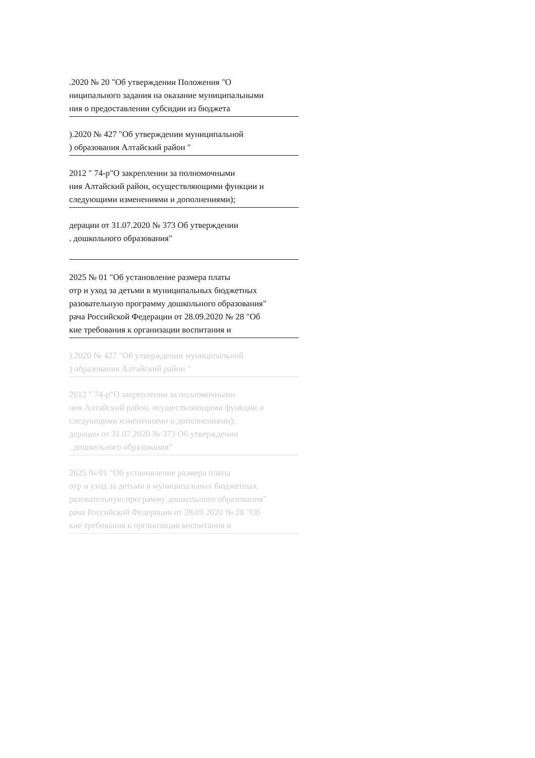.2020 № 20 "Об утверждении Положения "О
ниципального задания на оказание муниципальными
ния о предоставлении субсидии из бюджета
).2020 № 427 "Об утверждении муниципальной
) образования Алтайский район "
2012 " 74-р"О закреплении за полномочными
ния Алтайский район, осуществляющими функции и
следующими изменениями и дополнениями);
дерации от 31.07.2020 № 373 Об утверждении
. дошкольного образования"
2025 № 01 "Об установление размера платы
отр и уход за детьми в муниципальных бюджетных
разовательную программу дошкольного образования"
рача Российской Федерации от 28.09.2020 № 28 "Об
кие требования к организации воспитания и
).2020 № 427 "Об утверждении муниципальной
) образования Алтайский район "
2012 " 74-р"О закреплении за полномочными
ния Алтайский район, осуществляющими функции и
следующими изменениями и дополнениями);
дерации от 31.07.2020 № 373 Об утверждении
. дошкольного образования"
2025 № 01 "Об установление размера платы
отр и уход за детьми в муниципальных бюджетных
разовательную программу дошкольного образования"
рача Российской Федерации от 28.09.2020 № 28 "Об
кие требования к организации воспитания и